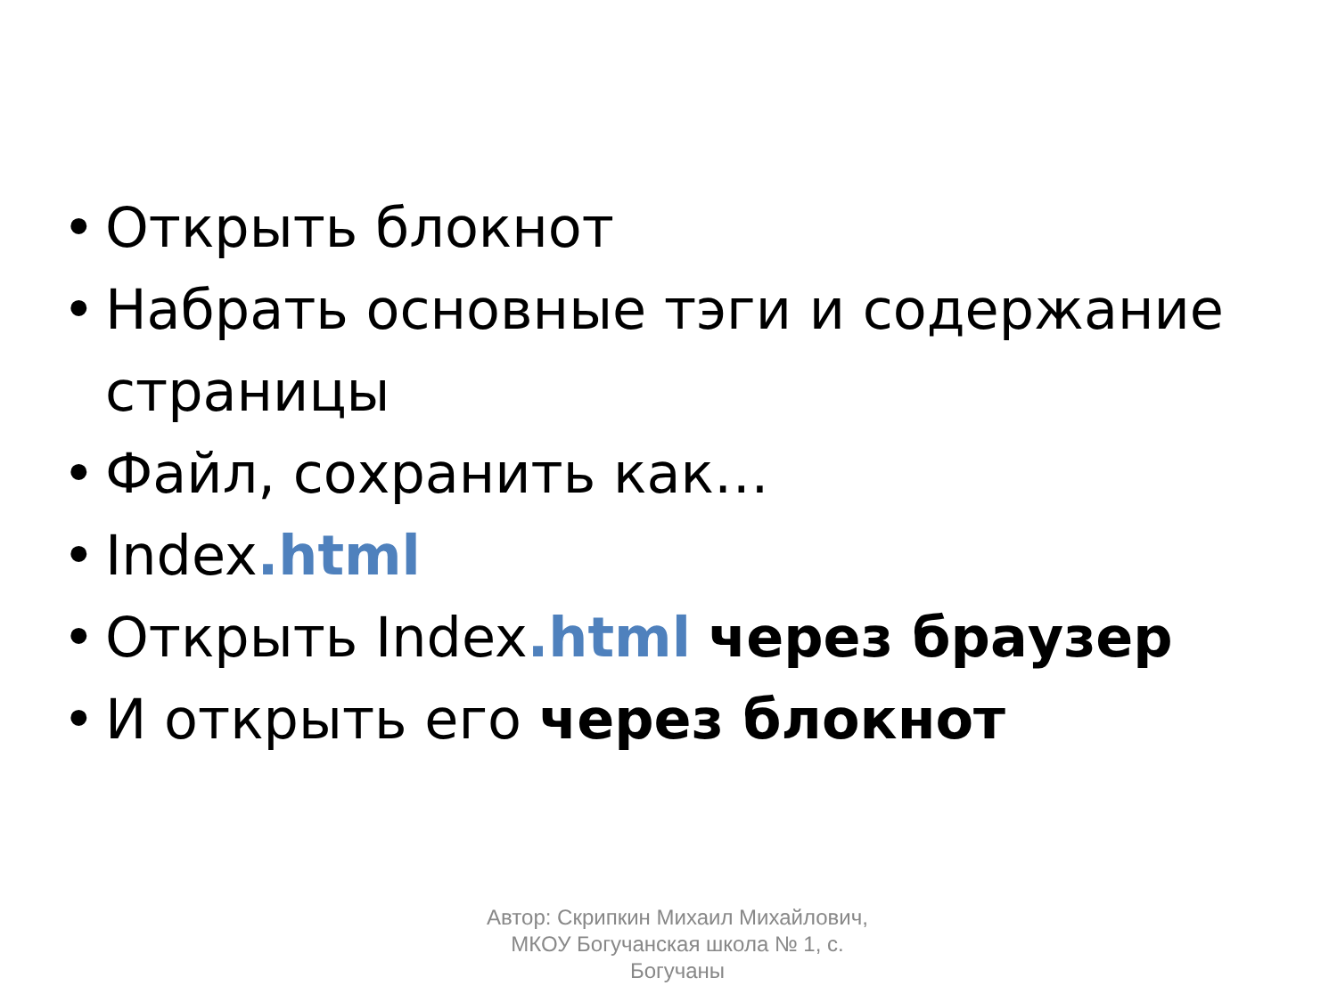• Открыть блокнот
• Набрать основные тэги и содержание страницы
• Файл, сохранить как…
• Index.html
• Открыть Index.html через браузер
• И открыть его через блокнот
Автор: Скрипкин Михаил Михайлович, МКОУ Богучанская школа № 1, с. Богучаны